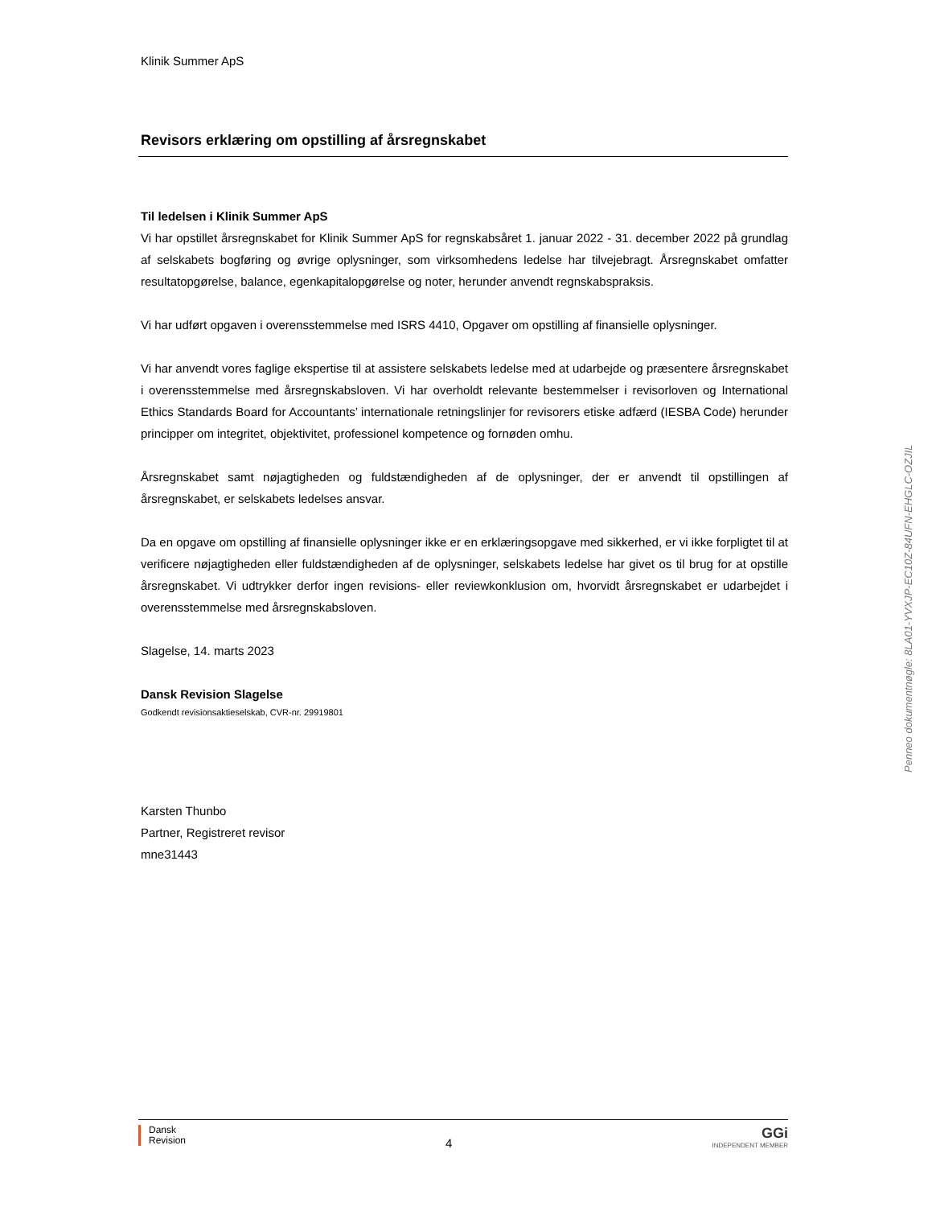Klinik Summer ApS
Revisors erklæring om opstilling af årsregnskabet
Til ledelsen i Klinik Summer ApS
Vi har opstillet årsregnskabet for Klinik Summer ApS for regnskabsåret 1. januar 2022 - 31. december 2022 på grundlag af selskabets bogføring og øvrige oplysninger, som virksomhedens ledelse har tilvejebragt. Årsregnskabet omfatter resultatopgørelse, balance, egenkapitalopgørelse og noter, herunder anvendt regnskabspraksis.
Vi har udført opgaven i overensstemmelse med ISRS 4410, Opgaver om opstilling af finansielle oplysninger.
Vi har anvendt vores faglige ekspertise til at assistere selskabets ledelse med at udarbejde og præsentere årsregnskabet i overensstemmelse med årsregnskabsloven. Vi har overholdt relevante bestemmelser i revisorloven og International Ethics Standards Board for Accountants’ internationale retningslinjer for revisorers etiske adfærd (IESBA Code) herunder principper om integritet, objektivitet, professionel kompetence og fornøden omhu.
Årsregnskabet samt nøjagtigheden og fuldstændigheden af de oplysninger, der er anvendt til opstillingen af årsregnskabet, er selskabets ledelses ansvar.
Da en opgave om opstilling af finansielle oplysninger ikke er en erklæringsopgave med sikkerhed, er vi ikke forpligtet til at verificere nøjagtigheden eller fuldstændigheden af de oplysninger, selskabets ledelse har givet os til brug for at opstille årsregnskabet. Vi udtrykker derfor ingen revisions- eller reviewkonklusion om, hvorvidt årsregnskabet er udarbejdet i overensstemmelse med årsregnskabsloven.
Slagelse, 14. marts 2023
Dansk Revision Slagelse
Godkendt revisionsaktieselskab, CVR-nr. 29919801
Karsten Thunbo
Partner, Registreret revisor
mne31443
Penneo dokumentnøgle: 8LA01-YVXJP-EC10Z-84UFN-EHGLC-OZJIL
Dansk
Revision
4
GGi
INDEPENDENT MEMBER